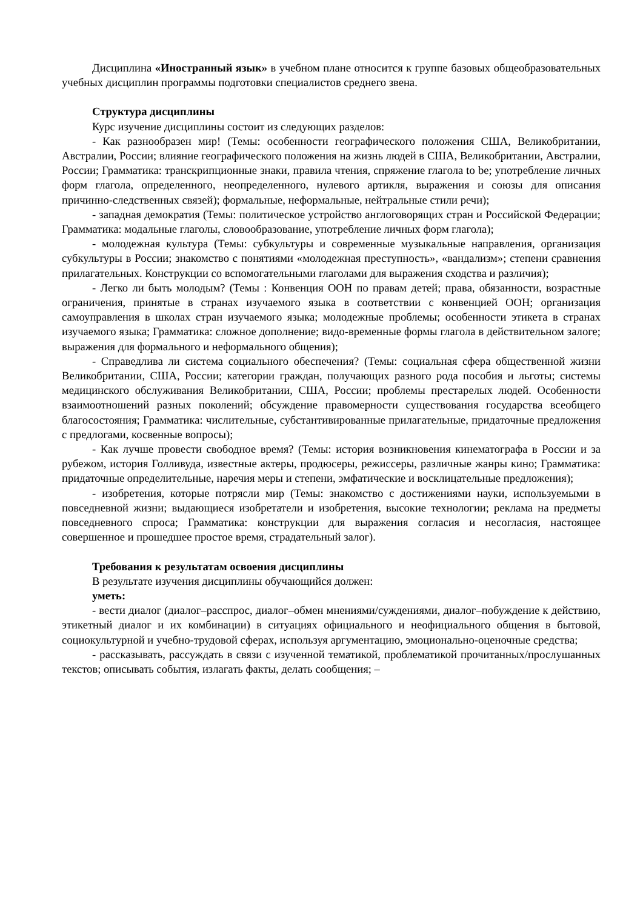Дисциплина «Иностранный язык» в учебном плане относится к группе базовых общеобразовательных учебных дисциплин программы подготовки специалистов среднего звена.
Структура дисциплины
Курс изучение дисциплины состоит из следующих разделов:
- Как разнообразен мир! (Темы: особенности географического положения США, Великобритании, Австралии, России; влияние географического положения на жизнь людей в США, Великобритании, Австралии, России; Грамматика: транскрипционные знаки, правила чтения, спряжение глагола to be; употребление личных форм глагола, определенного, неопределенного, нулевого артикля, выражения и союзы для описания причинно-следственных связей); формальные, неформальные, нейтральные стили речи);
- западная демократия (Темы: политическое устройство англоговорящих стран и Российской Федерации; Грамматика: модальные глаголы, словообразование, употребление личных форм глагола);
- молодежная культура (Темы: субкультуры и современные музыкальные направления, организация субкультуры в России; знакомство с понятиями «молодежная преступность», «вандализм»; степени сравнения прилагательных. Конструкции со вспомогательными глаголами для выражения сходства и различия);
- Легко ли быть молодым? (Темы : Конвенция ООН по правам детей; права, обязанности, возрастные ограничения, принятые в странах изучаемого языка в соответствии с конвенцией ООН; организация самоуправления в школах стран изучаемого языка; молодежные проблемы; особенности этикета в странах изучаемого языка; Грамматика: сложное дополнение; видо-временные формы глагола в действительном залоге; выражения для формального и неформального общения);
- Справедлива ли система социального обеспечения? (Темы: социальная сфера общественной жизни Великобритании, США, России; категории граждан, получающих разного рода пособия и льготы; системы медицинского обслуживания Великобритании, США, России; проблемы престарелых людей. Особенности взаимоотношений разных поколений; обсуждение правомерности существования государства всеобщего благосостояния; Грамматика: числительные, субстантивированные прилагательные, придаточные предложения с предлогами, косвенные вопросы);
- Как лучше провести свободное время? (Темы: история возникновения кинематографа в России и за рубежом, история Голливуда, известные актеры, продюсеры, режиссеры, различные жанры кино; Грамматика: придаточные определительные, наречия меры и степени, эмфатические и восклицательные предложения);
- изобретения, которые потрясли мир (Темы: знакомство с достижениями науки, используемыми в повседневной жизни; выдающиеся изобретатели и изобретения, высокие технологии; реклама на предметы повседневного спроса; Грамматика: конструкции для выражения согласия и несогласия, настоящее совершенное и прошедшее простое время, страдательный залог).
Требования к результатам освоения дисциплины
В результате изучения дисциплины обучающийся должен:
уметь:
- вести диалог (диалог–расспрос, диалог–обмен мнениями/суждениями, диалог–побуждение к действию, этикетный диалог и их комбинации) в ситуациях официального и неофициального общения в бытовой, социокультурной и учебно-трудовой сферах, используя аргументацию, эмоционально-оценочные средства;
- рассказывать, рассуждать в связи с изученной тематикой, проблематикой прочитанных/прослушанных текстов; описывать события, излагать факты, делать сообщения; –